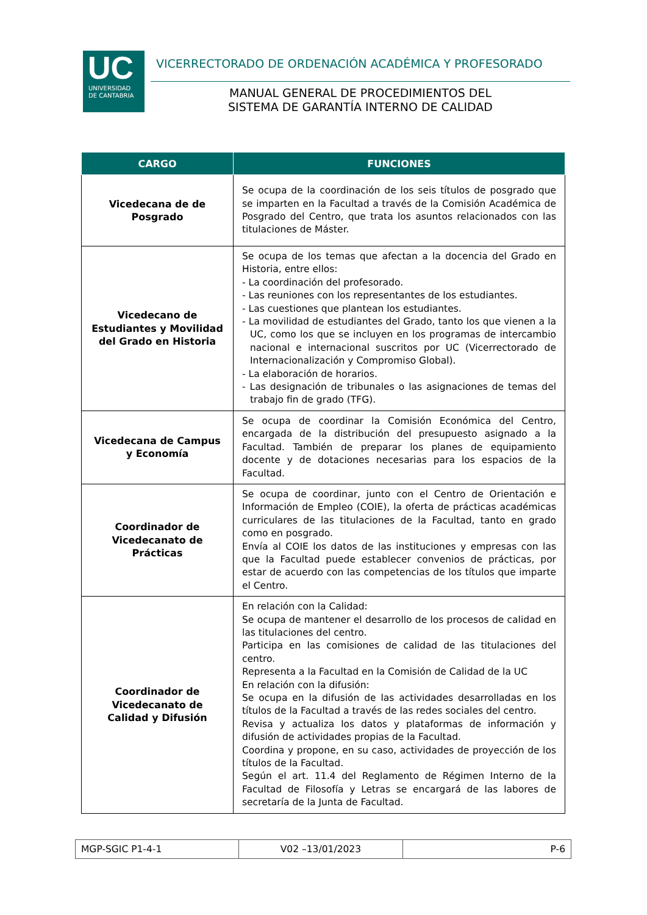UC
UNIVERSIDAD
DE CANTABRIA
VICERRECTORADO DE ORDENACIÓN ACADÉMICA Y PROFESORADO
MANUAL GENERAL DE PROCEDIMIENTOS DEL
SISTEMA DE GARANTÍA INTERNO DE CALIDAD
| CARGO | FUNCIONES |
| --- | --- |
| Vicedecana de de Posgrado | Se ocupa de la coordinación de los seis títulos de posgrado que se imparten en la Facultad a través de la Comisión Académica de Posgrado del Centro, que trata los asuntos relacionados con las titulaciones de Máster. |
| Vicedecano de Estudiantes y Movilidad del Grado en Historia | Se ocupa de los temas que afectan a la docencia del Grado en Historia, entre ellos: - La coordinación del profesorado. - Las reuniones con los representantes de los estudiantes. - Las cuestiones que plantean los estudiantes. - La movilidad de estudiantes del Grado, tanto los que vienen a la UC, como los que se incluyen en los programas de intercambio nacional e internacional suscritos por UC (Vicerrectorado de Internacionalización y Compromiso Global). - La elaboración de horarios. - Las designación de tribunales o las asignaciones de temas del trabajo fin de grado (TFG). |
| Vicedecana de Campus y Economía | Se ocupa de coordinar la Comisión Económica del Centro, encargada de la distribución del presupuesto asignado a la Facultad. También de preparar los planes de equipamiento docente y de dotaciones necesarias para los espacios de la Facultad. |
| Coordinador de Vicedecanato de Prácticas | Se ocupa de coordinar, junto con el Centro de Orientación e Información de Empleo (COIE), la oferta de prácticas académicas curriculares de las titulaciones de la Facultad, tanto en grado como en posgrado. Envía al COIE los datos de las instituciones y empresas con las que la Facultad puede establecer convenios de prácticas, por estar de acuerdo con las competencias de los títulos que imparte el Centro. |
| Coordinador de Vicedecanato de Calidad y Difusión | En relación con la Calidad: Se ocupa de mantener el desarrollo de los procesos de calidad en las titulaciones del centro. Participa en las comisiones de calidad de las titulaciones del centro. Representa a la Facultad en la Comisión de Calidad de la UC En relación con la difusión: Se ocupa en la difusión de las actividades desarrolladas en los títulos de la Facultad a través de las redes sociales del centro. Revisa y actualiza los datos y plataformas de información y difusión de actividades propias de la Facultad. Coordina y propone, en su caso, actividades de proyección de los títulos de la Facultad. Según el art. 11.4 del Reglamento de Régimen Interno de la Facultad de Filosofía y Letras se encargará de las labores de secretaría de la Junta de Facultad. |
| MGP-SGIC P1-4-1 | V02 –13/01/2023 | P-6 |